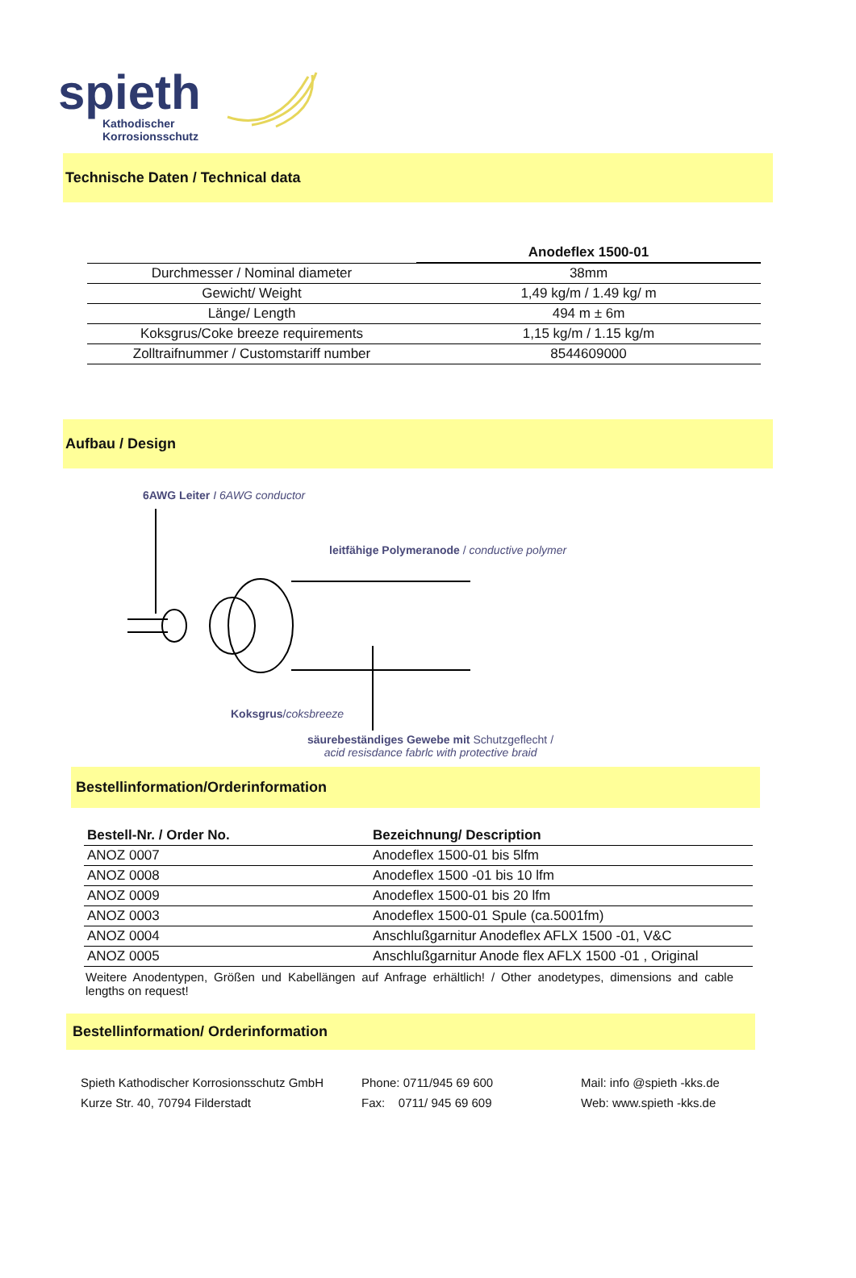spieth
Kathodischer
Korrosionsschutz
Technische Daten / Technical data
| | Anodeflex 1500-01 |
| --- | --- |
| Durchmesser / Nominal diameter | 38mm |
| Gewicht/ Weight | 1,49 kg/m / 1.49 kg/ m |
| Länge/ Length | 494 m ± 6m |
| Koksgrus/Coke breeze requirements | 1,15 kg/m / 1.15 kg/m |
| Zolltraifnummer / Customstariff number | 8544609000 |
Aufbau / Design
6AWG Leiter I 6AWG conductor
leitfähige Polymeranode / conductive polymer
Koksgrus/coksbreeze
säurebeständiges Gewebe mit Schutzgeflecht /
acid resisdance fabrlc with protective braid
Bestellinformation/Orderinformation
| Bestell-Nr. / Order No. | Bezeichnung/ Description |
| --- | --- |
| ANOZ 0007 | Anodeflex 1500-01 bis 5lfm |
| ANOZ 0008 | Anodeflex 1500 -01 bis 10 lfm |
| ANOZ 0009 | Anodeflex 1500-01 bis 20 lfm |
| ANOZ 0003 | Anodeflex 1500-01 Spule (ca.5001fm) |
| ANOZ 0004 | Anschlußgarnitur Anodeflex AFLX 1500 -01, V&C |
| ANOZ 0005 | Anschlußgarnitur Anode flex AFLX 1500 -01 , Original |
Weitere Anodentypen, Größen und Kabellängen auf Anfrage erhältlich! / Other anodetypes, dimensions and cable lengths on request!
Bestellinformation/ Orderinformation
Spieth Kathodischer Korrosionsschutz GmbH
Kurze Str. 40, 70794 Filderstadt
Phone: 0711/945 69 600
Fax: 0711/ 945 69 609
Mail: info @spieth -kks.de
Web: www.spieth -kks.de